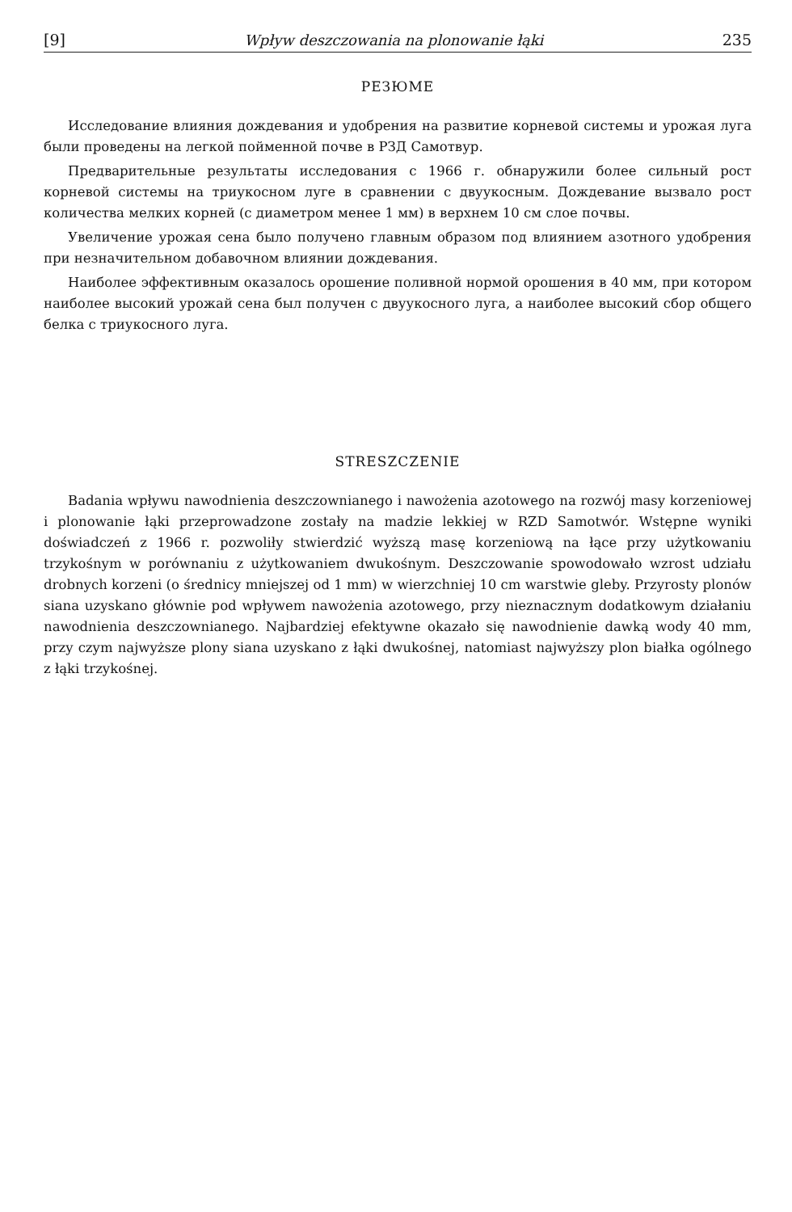[9] Wpływ deszczowania na plonowanie łąki 235
РЕЗЮМЕ
Исследование влияния дождевания и удобрения на развитие корневой системы и урожая луга были проведены на легкой пойменной почве в РЗД Самотвур.
Предварительные результаты исследования с 1966 г. обнаружили более сильный рост корневой системы на триукосном луге в сравнении с двуукосным. Дождевание вызвало рост количества мелких корней (с диаметром менее 1 мм) в верхнем 10 см слое почвы.
Увеличение урожая сена было получено главным образом под влиянием азотного удобрения при незначительном добавочном влиянии дождевания.
Наиболее эффективным оказалось орошение поливной нормой орошения в 40 мм, при котором наиболее высокий урожай сена был получен с двуукосного луга, а наиболее высокий сбор общего белка с триукосного луга.
STRESZCZENIE
Badania wpływu nawodnienia deszczownianego i nawożenia azotowego na rozwój masy korzeniowej i plonowanie łąki przeprowadzone zostały na madzie lekkiej w RZD Samotwór. Wstępne wyniki doświadczeń z 1966 r. pozwoliły stwierdzić wyższą masę korzeniową na łące przy użytkowaniu trzykośnym w porównaniu z użytkowaniem dwukośnym. Deszczowanie spowodowało wzrost udziału drobnych korzeni (o średnicy mniejszej od 1 mm) w wierzchniej 10 cm warstwie gleby. Przyrosty plonów siana uzyskano głównie pod wpływem nawożenia azotowego, przy nieznacznym dodatkowym działaniu nawodnienia deszczownianego. Najbardziej efektywne okazało się nawodnienie dawką wody 40 mm, przy czym najwyższe plony siana uzyskano z łąki dwukośnej, natomiast najwyższy plon białka ogólnego z łąki trzykośnej.